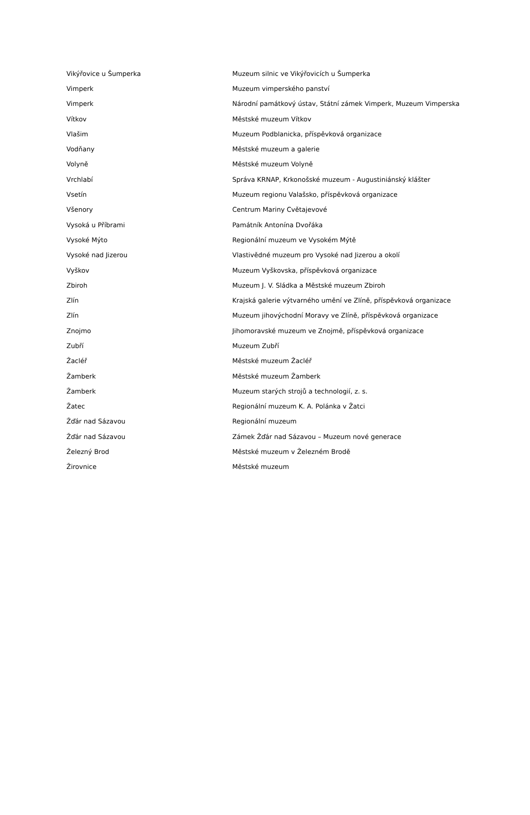| Vikýřovice u Šumperka | Muzeum silnic ve Vikýřovicích u Šumperka |
| Vimperk | Muzeum vimperského panství |
| Vimperk | Národní památkový ústav, Státní zámek Vimperk, Muzeum Vimperska |
| Vítkov | Městské muzeum Vítkov |
| Vlašim | Muzeum Podblanicka, příspěvková organizace |
| Vodňany | Městské muzeum a galerie |
| Volyně | Městské muzeum Volyně |
| Vrchlabí | Správa KRNAP, Krkonošské muzeum - Augustiniánský klášter |
| Vsetín | Muzeum regionu Valašsko, příspěvková organizace |
| Všenory | Centrum Mariny Cvětajevové |
| Vysoká u Příbrami | Památník Antonína Dvořáka |
| Vysoké Mýto | Regionální muzeum ve Vysokém Mýtě |
| Vysoké nad Jizerou | Vlastivědné muzeum pro Vysoké nad Jizerou a okolí |
| Vyškov | Muzeum Vyškovska, příspěvková organizace |
| Zbiroh | Muzeum J. V. Sládka a Městské muzeum Zbiroh |
| Zlín | Krajská galerie výtvarného umění ve Zlíně, příspěvková organizace |
| Zlín | Muzeum jihovýchodní Moravy ve Zlíně, příspěvková organizace |
| Znojmo | Jihomoravské muzeum ve Znojmě, příspěvková organizace |
| Zubří | Muzeum Zubří |
| Žacléř | Městské muzeum Žacléř |
| Žamberk | Městské muzeum Žamberk |
| Žamberk | Muzeum starých strojů a technologií, z. s. |
| Žatec | Regionální muzeum K. A. Polánka v Žatci |
| Žďár nad Sázavou | Regionální muzeum |
| Žďár nad Sázavou | Zámek Žďár nad Sázavou – Muzeum nové generace |
| Železný Brod | Městské muzeum v Železném Brodě |
| Žirovnice | Městské muzeum |